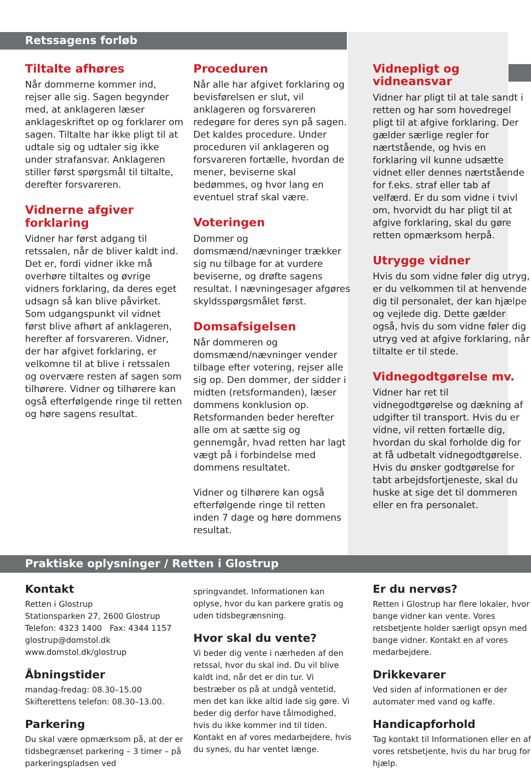Retssagens forløb
Tiltalte afhøres
Når dommerne kommer ind, rejser alle sig. Sagen begynder med, at anklageren læser anklageskriftet op og forklarer om sagen. Tiltalte har ikke pligt til at udtale sig og udtaler sig ikke under strafansvar. Anklageren stiller først spørgsmål til tiltalte, derefter forsvareren.
Vidnerne afgiver forklaring
Vidner har først adgang til retssalen, når de bliver kaldt ind. Det er, fordi vidner ikke må overhøre tiltaltes og øvrige vidners forklaring, da deres eget udsagn så kan blive påvirket. Som udgangspunkt vil vidnet først blive afhørt af anklageren, herefter af forsvareren. Vidner, der har afgivet forklaring, er velkomne til at blive i retssalen og overvære resten af sagen som tilhørere. Vidner og tilhørere kan også efterfølgende ringe til retten og høre sagens resultat.
Proceduren
Når alle har afgivet forklaring og bevisførelsen er slut, vil anklageren og forsvareren redegøre for deres syn på sagen. Det kaldes procedure. Under proceduren vil anklageren og forsvareren fortælle, hvordan de mener, beviserne skal bedømmes, og hvor lang en eventuel straf skal være.
Voteringen
Dommer og domsmænd/nævninger trækker sig nu tilbage for at vurdere beviserne, og drøfte sagens resultat. I nævningesager afgøres skyldsspørgsmålet først.
Domsafsigelsen
Når dommeren og domsmænd/nævninger vender tilbage efter votering, rejser alle sig op. Den dommer, der sidder i midten (retsformanden), læser dommens konklusion op. Retsformanden beder herefter alle om at sætte sig og gennemgår, hvad retten har lagt vægt på i forbindelse med dommens resultatet.
Vidner og tilhørere kan også efterfølgende ringe til retten inden 7 dage og høre dommens resultat.
Vidnepligt og vidneansvar
Vidner har pligt til at tale sandt i retten og har som hovedregel pligt til at afgive forklaring. Der gælder særlige regler for nærtstående, og hvis en forklaring vil kunne udsætte vidnet eller dennes nærtstående for f.eks. straf eller tab af velfærd. Er du som vidne i tvivl om, hvorvidt du har pligt til at afgive forklaring, skal du gøre retten opmærksom herpå.
Utrygge vidner
Hvis du som vidne føler dig utryg, er du velkommen til at henvende dig til personalet, der kan hjælpe og vejlede dig. Dette gælder også, hvis du som vidne føler dig utryg ved at afgive forklaring, når tiltalte er til stede.
Vidnegodtgørelse mv.
Vidner har ret til vidnegodtgørelse og dækning af udgifter til transport. Hvis du er vidne, vil retten fortælle dig, hvordan du skal forholde dig for at få udbetalt vidnegodtgørelse. Hvis du ønsker godtgørelse for tabt arbejdsfortjeneste, skal du huske at sige det til dommeren eller en fra personalet.
Praktiske oplysninger / Retten i Glostrup
Kontakt
Retten i Glostrup
Stationsparken 27, 2600 Glostrup
Telefon: 4323 1400 Fax: 4344 1157
glostrup@domstol.dk
www.domstol.dk/glostrup
Åbningstider
mandag-fredag: 08.30–15.00
Skifterettens telefon: 08.30–13.00.
Parkering
Du skal være opmærksom på, at der er tidsbegrænset parkering – 3 timer – på parkeringspladsen ved
springvandet. Informationen kan oplyse, hvor du kan parkere gratis og uden tidsbegrænsning.
Hvor skal du vente?
Vi beder dig vente i nærheden af den retssal, hvor du skal ind. Du vil blive kaldt ind, når det er din tur. Vi bestræber os på at undgå ventetid, men det kan ikke altid lade sig gøre. Vi beder dig derfor have tålmodighed, hvis du ikke kommer ind til tiden. Kontakt en af vores medarbejdere, hvis du synes, du har ventet længe.
Er du nervøs?
Retten i Glostrup har flere lokaler, hvor bange vidner kan vente. Vores retsbetjente holder særligt opsyn med bange vidner. Kontakt en af vores medarbejdere.
Drikkevarer
Ved siden af informationen er der automater med vand og kaffe.
Handicapforhold
Tag kontakt til Informationen eller en af vores retsbetjente, hvis du har brug for hjælp.